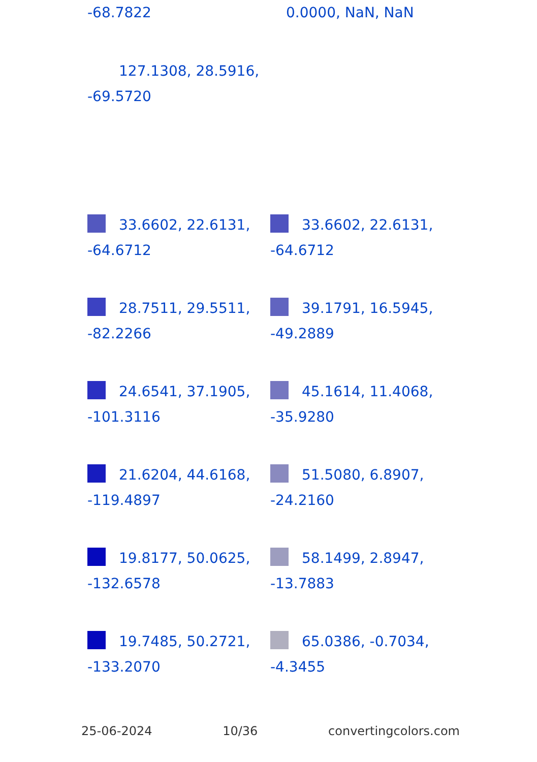-68.7822 0.0000, NaN, NaN
127.1308, 28.5916,
-69.5720
33.6602, 22.6131,
-64.6712
33.6602, 22.6131,
-64.6712
28.7511, 29.5511,
-82.2266
39.1791, 16.5945,
-49.2889
24.6541, 37.1905,
-101.3116
45.1614, 11.4068,
-35.9280
21.6204, 44.6168,
-119.4897
51.5080, 6.8907,
-24.2160
19.8177, 50.0625,
-132.6578
58.1499, 2.8947,
-13.7883
19.7485, 50.2721,
-133.2070
65.0386, -0.7034,
-4.3455
25-06-2024 10/36 convertingcolors.com